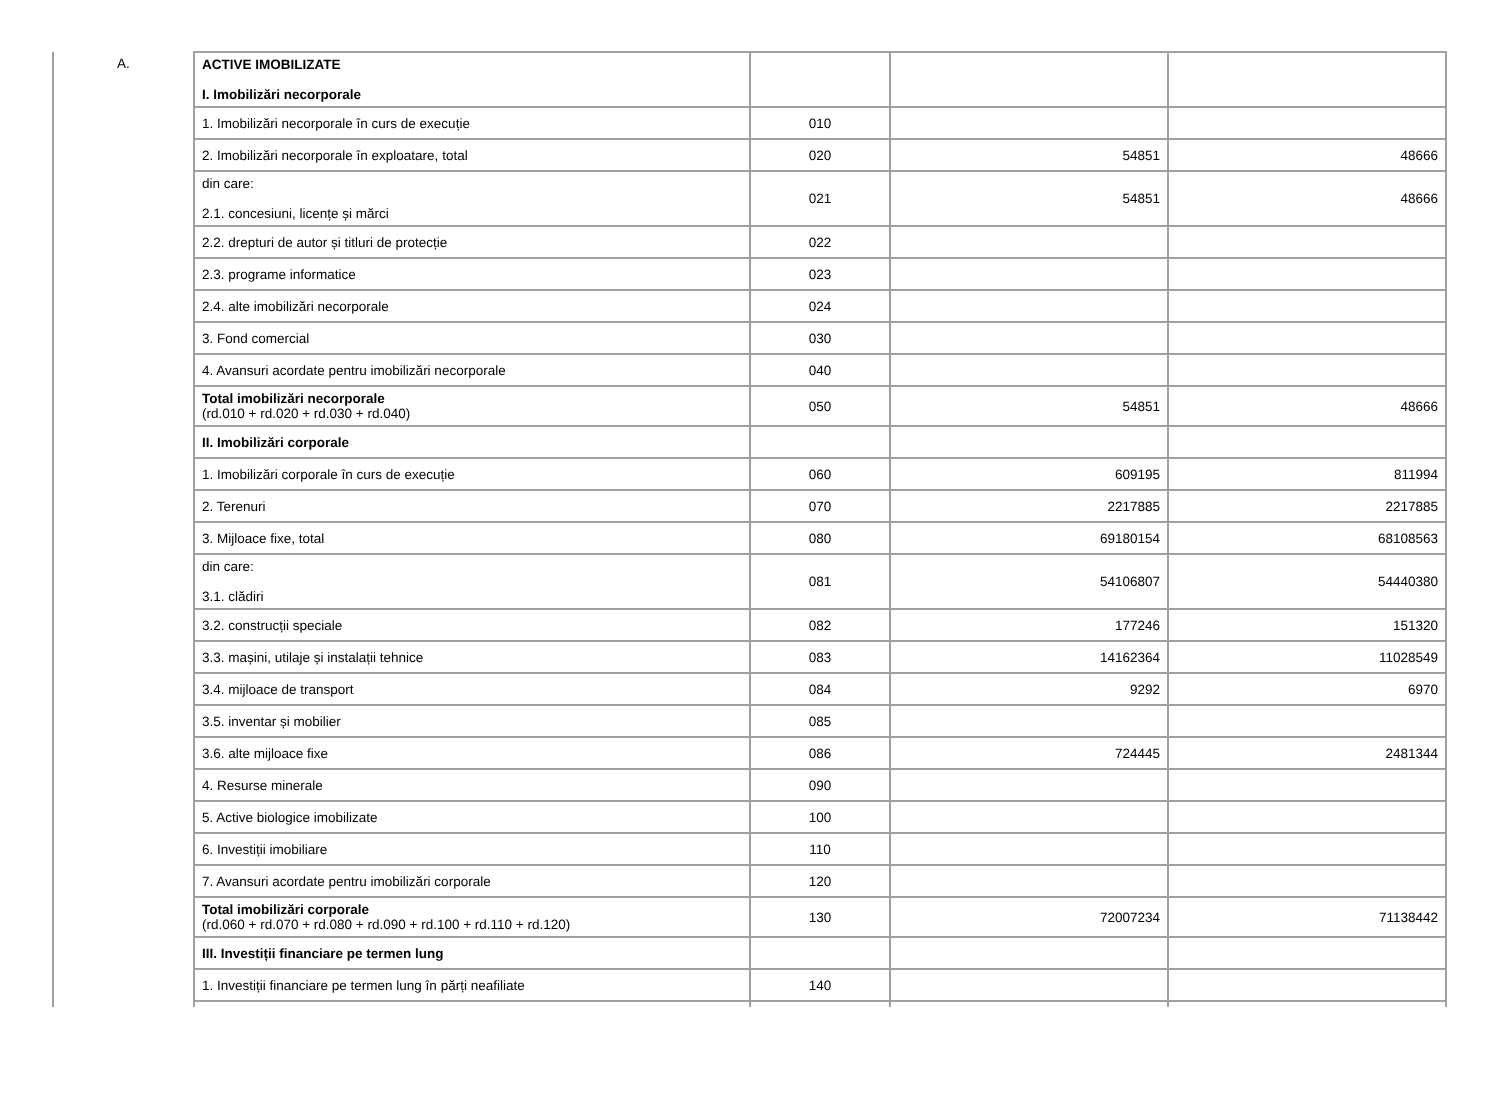| A. | ACTIVE IMOBILIZATE I. Imobilizări necorporale | | | |
| | 1. Imobilizări necorporale în curs de execuție | 010 | | |
| | 2. Imobilizări necorporale în exploatare, total | 020 | 54851 | 48666 |
| | din care: 2.1. concesiuni, licențe și mărci | 021 | 54851 | 48666 |
| | 2.2. drepturi de autor și titluri de protecție | 022 | | |
| | 2.3. programe informatice | 023 | | |
| | 2.4. alte imobilizări necorporale | 024 | | |
| | 3. Fond comercial | 030 | | |
| | 4. Avansuri acordate pentru imobilizări necorporale | 040 | | |
| | Total imobilizări necorporale (rd.010 + rd.020 + rd.030 + rd.040) | 050 | 54851 | 48666 |
| | II. Imobilizări corporale | | | |
| | 1. Imobilizări corporale în curs de execuție | 060 | 609195 | 811994 |
| | 2. Terenuri | 070 | 2217885 | 2217885 |
| | 3. Mijloace fixe, total | 080 | 69180154 | 68108563 |
| | din care: 3.1. clădiri | 081 | 54106807 | 54440380 |
| | 3.2. construcții speciale | 082 | 177246 | 151320 |
| | 3.3. mașini, utilaje și instalații tehnice | 083 | 14162364 | 11028549 |
| | 3.4. mijloace de transport | 084 | 9292 | 6970 |
| | 3.5. inventar și mobilier | 085 | | |
| | 3.6. alte mijloace fixe | 086 | 724445 | 2481344 |
| | 4. Resurse minerale | 090 | | |
| | 5. Active biologice imobilizate | 100 | | |
| | 6. Investiții imobiliare | 110 | | |
| | 7. Avansuri acordate pentru imobilizări corporale | 120 | | |
| | Total imobilizări corporale (rd.060 + rd.070 + rd.080 + rd.090 + rd.100 + rd.110 + rd.120) | 130 | 72007234 | 71138442 |
| | III. Investiții financiare pe termen lung | | | |
| | 1. Investiții financiare pe termen lung în părți neafiliate | 140 | | |